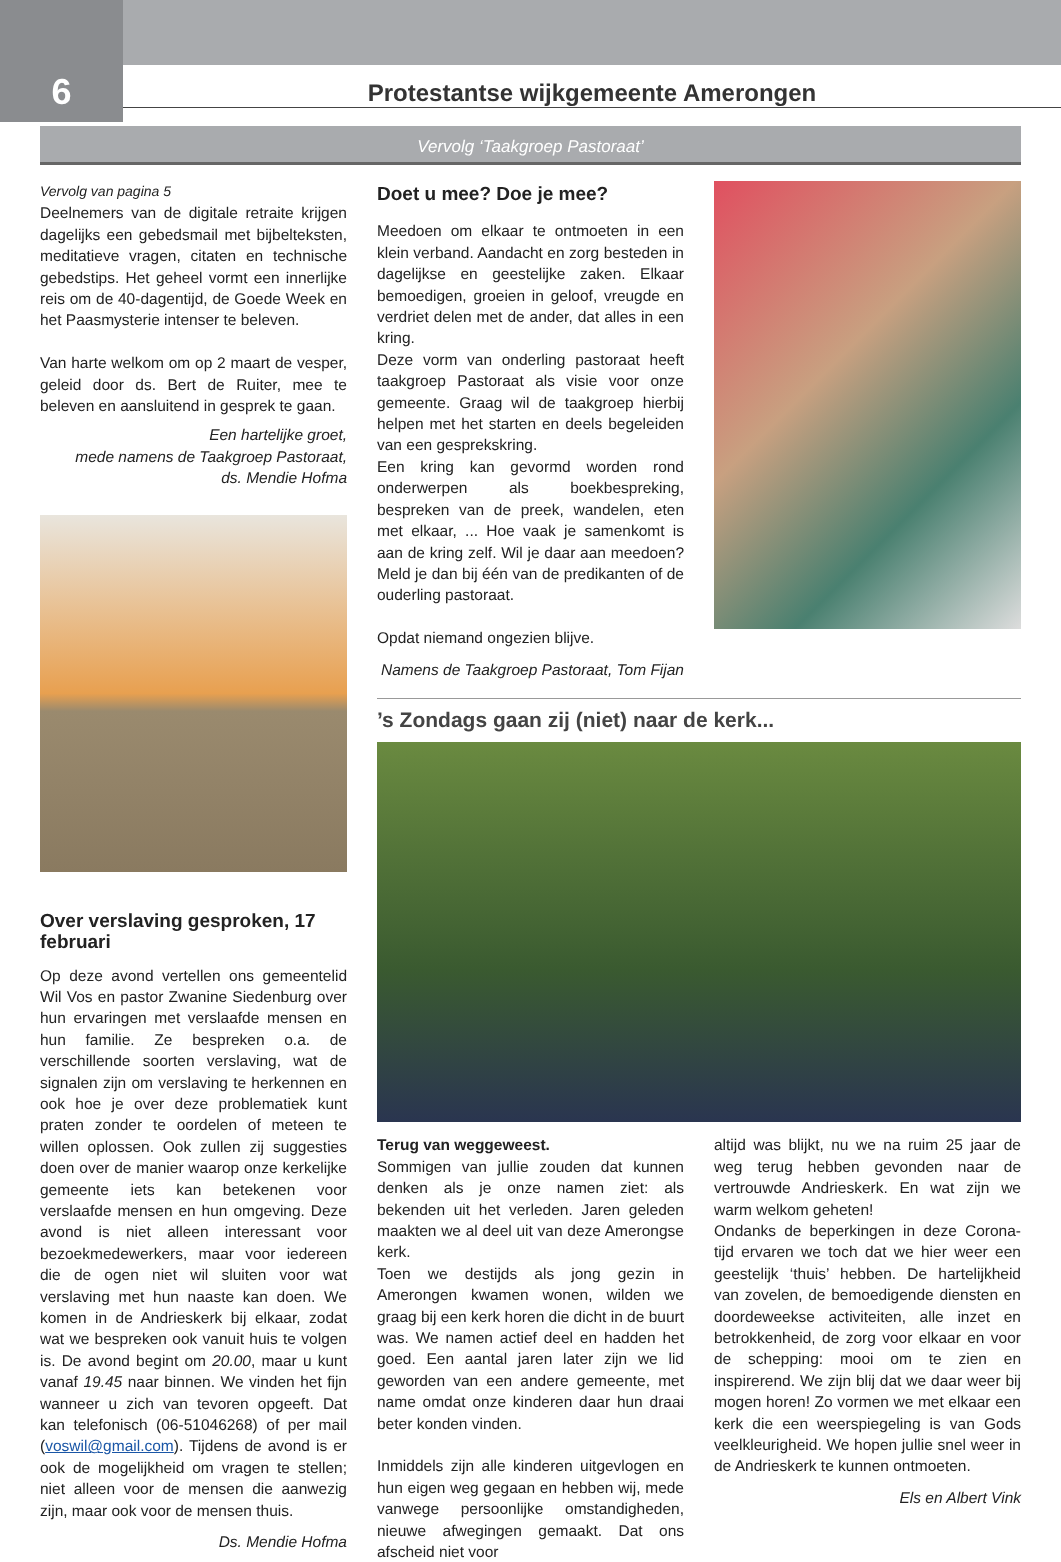6
Protestantse wijkgemeente Amerongen
Vervolg ‘Taakgroep Pastoraat’
Vervolg van pagina 5
Deelnemers van de digitale retraite krijgen dagelijks een gebedsmail met bijbelteksten, meditatieve vragen, citaten en technische gebedstips. Het geheel vormt een innerlijke reis om de 40-dagentijd, de Goede Week en het Paasmysterie intenser te beleven.
Van harte welkom om op 2 maart de vesper, geleid door ds. Bert de Ruiter, mee te beleven en aansluitend in gesprek te gaan.
Een hartelijke groet,
mede namens de Taakgroep Pastoraat,
ds. Mendie Hofma
Over verslaving gesproken, 17 februari
Op deze avond vertellen ons gemeentelid Wil Vos en pastor Zwanine Siedenburg over hun ervaringen met verslaafde mensen en hun familie. Ze bespreken o.a. de verschillende soorten verslaving, wat de signalen zijn om verslaving te herkennen en ook hoe je over deze problematiek kunt praten zonder te oordelen of meteen te willen oplossen. Ook zullen zij suggesties doen over de manier waarop onze kerkelijke gemeente iets kan betekenen voor verslaafde mensen en hun omgeving. Deze avond is niet alleen interessant voor bezoekmedewerkers, maar voor iedereen die de ogen niet wil sluiten voor wat verslaving met hun naaste kan doen. We komen in de Andrieskerk bij elkaar, zodat wat we bespreken ook vanuit huis te volgen is. De avond begint om 20.00, maar u kunt vanaf 19.45 naar binnen. We vinden het fijn wanneer u zich van tevoren opgeeft. Dat kan telefonisch (06-51046268) of per mail (voswil@gmail.com). Tijdens de avond is er ook de mogelijkheid om vragen te stellen; niet alleen voor de mensen die aanwezig zijn, maar ook voor de mensen thuis.
Ds. Mendie Hofma
Doet u mee? Doe je mee?
Meedoen om elkaar te ontmoeten in een klein verband. Aandacht en zorg besteden in dagelijkse en geestelijke zaken. Elkaar bemoedigen, groeien in geloof, vreugde en verdriet delen met de ander, dat alles in een kring.
Deze vorm van onderling pastoraat heeft taakgroep Pastoraat als visie voor onze gemeente. Graag wil de taakgroep hierbij helpen met het starten en deels begeleiden van een gesprekskring.
Een kring kan gevormd worden rond onderwerpen als boekbespreking, bespreken van de preek, wandelen, eten met elkaar, ... Hoe vaak je samenkomt is aan de kring zelf. Wil je daar aan meedoen? Meld je dan bij één van de predikanten of de ouderling pastoraat.
Opdat niemand ongezien blijve.
Namens de Taakgroep Pastoraat, Tom Fijan
’s Zondags gaan zij (niet) naar de kerk...
Terug van weggeweest.
Sommigen van jullie zouden dat kunnen denken als je onze namen ziet: als bekenden uit het verleden. Jaren geleden maakten we al deel uit van deze Amerongse kerk.
Toen we destijds als jong gezin in Amerongen kwamen wonen, wilden we graag bij een kerk horen die dicht in de buurt was. We namen actief deel en hadden het goed. Een aantal jaren later zijn we lid geworden van een andere gemeente, met name omdat onze kinderen daar hun draai beter konden vinden.
Inmiddels zijn alle kinderen uitgevlogen en hun eigen weg gegaan en hebben wij, mede vanwege persoonlijke omstandigheden, nieuwe afwegingen gemaakt. Dat ons afscheid niet voor
altijd was blijkt, nu we na ruim 25 jaar de weg terug hebben gevonden naar de vertrouwde Andrieskerk. En wat zijn we warm welkom geheten!
Ondanks de beperkingen in deze Corona-tijd ervaren we toch dat we hier weer een geestelijk ‘thuis’ hebben. De hartelijkheid van zovelen, de bemoedigende diensten en doordeweekse activiteiten, alle inzet en betrokkenheid, de zorg voor elkaar en voor de schepping: mooi om te zien en inspirerend. We zijn blij dat we daar weer bij mogen horen! Zo vormen we met elkaar een kerk die een weerspiegeling is van Gods veelkleurigheid. We hopen jullie snel weer in de Andrieskerk te kunnen ontmoeten.
Els en Albert Vink